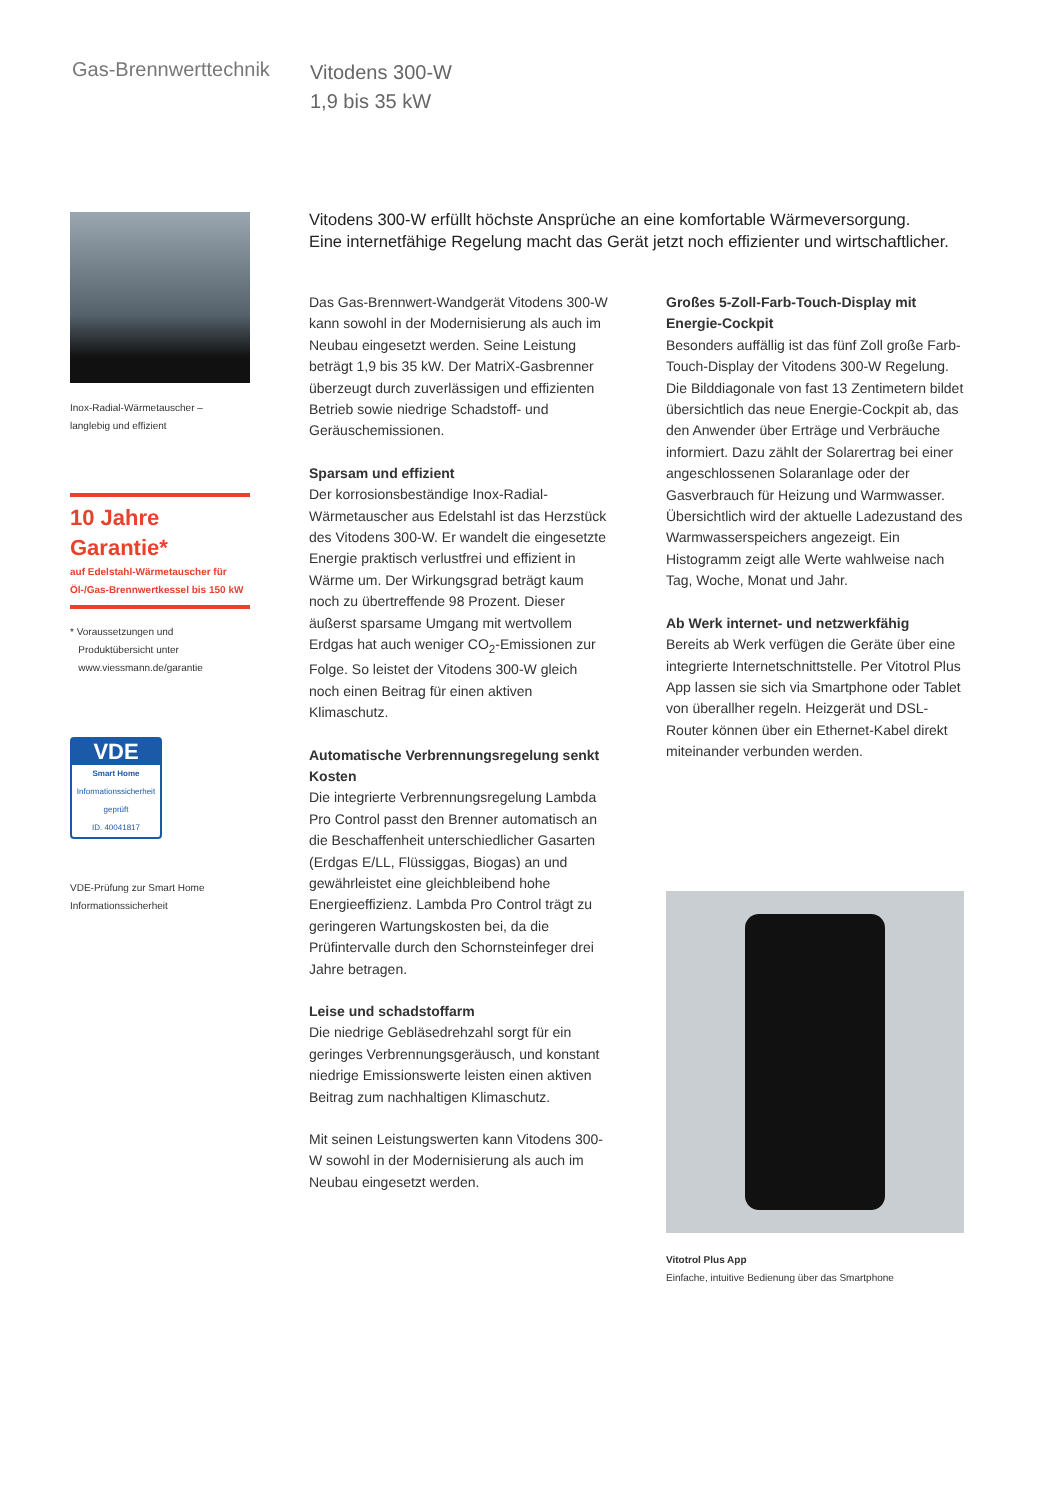Gas-Brennwerttechnik
Vitodens 300-W
1,9 bis 35 kW
Inox-Radial-Wärmetauscher –
langlebig und effizient
10 Jahre Garantie*
auf Edelstahl-Wärmetauscher für
Öl-/Gas-Brennwertkessel bis 150 kW
* Voraussetzungen und
Produktübersicht unter
www.viessmann.de/garantie
VDE
Smart Home
Informationssicherheit geprüft
ID. 40041817
VDE-Prüfung zur Smart Home
Informationssicherheit
Vitodens 300-W erfüllt höchste Ansprüche an eine komfortable Wärmeversorgung.
Eine internetfähige Regelung macht das Gerät jetzt noch effizienter und wirtschaftlicher.
Das Gas-Brennwert-Wandgerät Vitodens 300-W kann sowohl in der Modernisierung als auch im Neubau eingesetzt werden. Seine Leistung beträgt 1,9 bis 35 kW. Der MatriX-Gasbrenner überzeugt durch zuverlässigen und effizienten Betrieb sowie niedrige Schadstoff- und Geräuschemissionen.
Sparsam und effizient
Der korrosionsbeständige Inox-Radial-Wärmetauscher aus Edelstahl ist das Herzstück des Vitodens 300-W. Er wandelt die eingesetzte Energie praktisch verlustfrei und effizient in Wärme um. Der Wirkungsgrad beträgt kaum noch zu übertreffende 98 Prozent. Dieser äußerst sparsame Umgang mit wertvollem Erdgas hat auch weniger CO<sub>2</sub>-Emissionen zur Folge. So leistet der Vitodens 300-W gleich noch einen Beitrag für einen aktiven Klimaschutz.
Automatische Verbrennungsregelung senkt Kosten
Die integrierte Verbrennungsregelung Lambda Pro Control passt den Brenner automatisch an die Beschaffenheit unterschiedlicher Gasarten (Erdgas E/LL, Flüssiggas, Biogas) an und gewährleistet eine gleichbleibend hohe Energieeffizienz. Lambda Pro Control trägt zu geringeren Wartungskosten bei, da die Prüfintervalle durch den Schornsteinfeger drei Jahre betragen.
Leise und schadstoffarm
Die niedrige Gebläsedrehzahl sorgt für ein geringes Verbrennungsgeräusch, und konstant niedrige Emissionswerte leisten einen aktiven Beitrag zum nachhaltigen Klimaschutz.
Mit seinen Leistungswerten kann Vitodens 300-W sowohl in der Modernisierung als auch im Neubau eingesetzt werden.
Großes 5-Zoll-Farb-Touch-Display mit Energie-Cockpit
Besonders auffällig ist das fünf Zoll große Farb-Touch-Display der Vitodens 300-W Regelung. Die Bilddiagonale von fast 13 Zentimetern bildet übersichtlich das neue Energie-Cockpit ab, das den Anwender über Erträge und Verbräuche informiert. Dazu zählt der Solarertrag bei einer angeschlossenen Solaranlage oder der Gasverbrauch für Heizung und Warmwasser. Übersichtlich wird der aktuelle Ladezustand des Warmwasserspeichers angezeigt. Ein Histogramm zeigt alle Werte wahlweise nach Tag, Woche, Monat und Jahr.
Ab Werk internet- und netzwerkfähig
Bereits ab Werk verfügen die Geräte über eine integrierte Internetschnittstelle. Per Vitotrol Plus App lassen sie sich via Smartphone oder Tablet von überallher regeln. Heizgerät und DSL-Router können über ein Ethernet-Kabel direkt miteinander verbunden werden.
Vitotrol Plus App
Einfache, intuitive Bedienung über das Smartphone